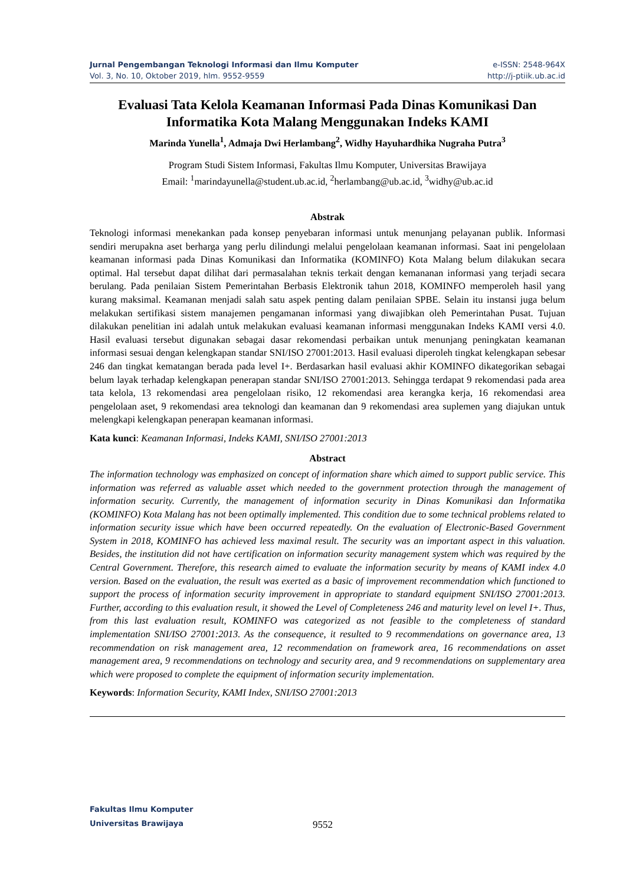Jurnal Pengembangan Teknologi Informasi dan Ilmu Komputer
Vol. 3, No. 10, Oktober 2019, hlm. 9552-9559
e-ISSN: 2548-964X
http://j-ptiik.ub.ac.id
Evaluasi Tata Kelola Keamanan Informasi Pada Dinas Komunikasi Dan Informatika Kota Malang Menggunakan Indeks KAMI
Marinda Yunella<sup>1</sup>, Admaja Dwi Herlambang<sup>2</sup>, Widhy Hayuhardhika Nugraha Putra<sup>3</sup>
Program Studi Sistem Informasi, Fakultas Ilmu Komputer, Universitas Brawijaya
Email: <sup>1</sup>marindayunella@student.ub.ac.id, <sup>2</sup>herlambang@ub.ac.id, <sup>3</sup>widhy@ub.ac.id
Abstrak
Teknologi informasi menekankan pada konsep penyebaran informasi untuk menunjang pelayanan publik. Informasi sendiri merupakna aset berharga yang perlu dilindungi melalui pengelolaan keamanan informasi. Saat ini pengelolaan keamanan informasi pada Dinas Komunikasi dan Informatika (KOMINFO) Kota Malang belum dilakukan secara optimal. Hal tersebut dapat dilihat dari permasalahan teknis terkait dengan kemananan informasi yang terjadi secara berulang. Pada penilaian Sistem Pemerintahan Berbasis Elektronik tahun 2018, KOMINFO memperoleh hasil yang kurang maksimal. Keamanan menjadi salah satu aspek penting dalam penilaian SPBE. Selain itu instansi juga belum melakukan sertifikasi sistem manajemen pengamanan informasi yang diwajibkan oleh Pemerintahan Pusat. Tujuan dilakukan penelitian ini adalah untuk melakukan evaluasi keamanan informasi menggunakan Indeks KAMI versi 4.0. Hasil evaluasi tersebut digunakan sebagai dasar rekomendasi perbaikan untuk menunjang peningkatan keamanan informasi sesuai dengan kelengkapan standar SNI/ISO 27001:2013. Hasil evaluasi diperoleh tingkat kelengkapan sebesar 246 dan tingkat kematangan berada pada level I+. Berdasarkan hasil evaluasi akhir KOMINFO dikategorikan sebagai belum layak terhadap kelengkapan penerapan standar SNI/ISO 27001:2013. Sehingga terdapat 9 rekomendasi pada area tata kelola, 13 rekomendasi area pengelolaan risiko, 12 rekomendasi area kerangka kerja, 16 rekomendasi area pengelolaan aset, 9 rekomendasi area teknologi dan keamanan dan 9 rekomendasi area suplemen yang diajukan untuk melengkapi kelengkapan penerapan keamanan informasi.
Kata kunci: Keamanan Informasi, Indeks KAMI, SNI/ISO 27001:2013
Abstract
The information technology was emphasized on concept of information share which aimed to support public service. This information was referred as valuable asset which needed to the government protection through the management of information security. Currently, the management of information security in Dinas Komunikasi dan Informatika (KOMINFO) Kota Malang has not been optimally implemented. This condition due to some technical problems related to information security issue which have been occurred repeatedly. On the evaluation of Electronic-Based Government System in 2018, KOMINFO has achieved less maximal result. The security was an important aspect in this valuation. Besides, the institution did not have certification on information security management system which was required by the Central Government. Therefore, this research aimed to evaluate the information security by means of KAMI index 4.0 version. Based on the evaluation, the result was exerted as a basic of improvement recommendation which functioned to support the process of information security improvement in appropriate to standard equipment SNI/ISO 27001:2013. Further, according to this evaluation result, it showed the Level of Completeness 246 and maturity level on level I+. Thus, from this last evaluation result, KOMINFO was categorized as not feasible to the completeness of standard implementation SNI/ISO 27001:2013. As the consequence, it resulted to 9 recommendations on governance area, 13 recommendation on risk management area, 12 recommendation on framework area, 16 recommendations on asset management area, 9 recommendations on technology and security area, and 9 recommendations on supplementary area which were proposed to complete the equipment of information security implementation.
Keywords: Information Security, KAMI Index, SNI/ISO 27001:2013
Fakultas Ilmu Komputer
Universitas Brawijaya
9552